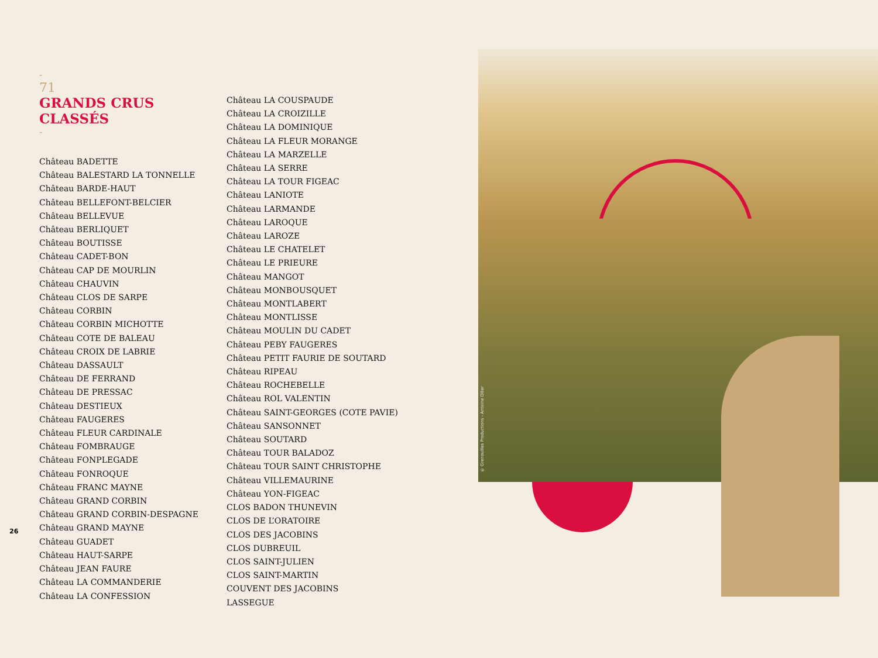© Grenouilles Productions - Antoine Ollier
-
71
GRANDS CRUS
CLASSÉS
-
Château BADETTE
Château BALESTARD LA TONNELLE
Château BARDE-HAUT
Château BELLEFONT-BELCIER
Château BELLEVUE
Château BERLIQUET
Château BOUTISSE
Château CADET-BON
Château CAP DE MOURLIN
Château CHAUVIN
Château CLOS DE SARPE
Château CORBIN
Château CORBIN MICHOTTE
Château COTE DE BALEAU
Château CROIX DE LABRIE
Château DASSAULT
Château DE FERRAND
Château DE PRESSAC
Château DESTIEUX
Château FAUGERES
Château FLEUR CARDINALE
Château FOMBRAUGE
Château FONPLEGADE
Château FONROQUE
Château FRANC MAYNE
Château GRAND CORBIN
Château GRAND CORBIN-DESPAGNE
Château GRAND MAYNE
Château GUADET
Château HAUT-SARPE
Château JEAN FAURE
Château LA COMMANDERIE
Château LA CONFESSION
Château LA COUSPAUDE
Château LA CROIZILLE
Château LA DOMINIQUE
Château LA FLEUR MORANGE
Château LA MARZELLE
Château LA SERRE
Château LA TOUR FIGEAC
Château LANIOTE
Château LARMANDE
Château LAROQUE
Château LAROZE
Château LE CHATELET
Château LE PRIEURE
Château MANGOT
Château MONBOUSQUET
Château MONTLABERT
Château MONTLISSE
Château MOULIN DU CADET
Château PEBY FAUGERES
Château PETIT FAURIE DE SOUTARD
Château RIPEAU
Château ROCHEBELLE
Château ROL VALENTIN
Château SAINT-GEORGES (COTE PAVIE)
Château SANSONNET
Château SOUTARD
Château TOUR BALADOZ
Château TOUR SAINT CHRISTOPHE
Château VILLEMAURINE
Château YON-FIGEAC
CLOS BADON THUNEVIN
CLOS DE L’ORATOIRE
CLOS DES JACOBINS
CLOS DUBREUIL
CLOS SAINT-JULIEN
CLOS SAINT-MARTIN
COUVENT DES JACOBINS
LASSEGUE
26